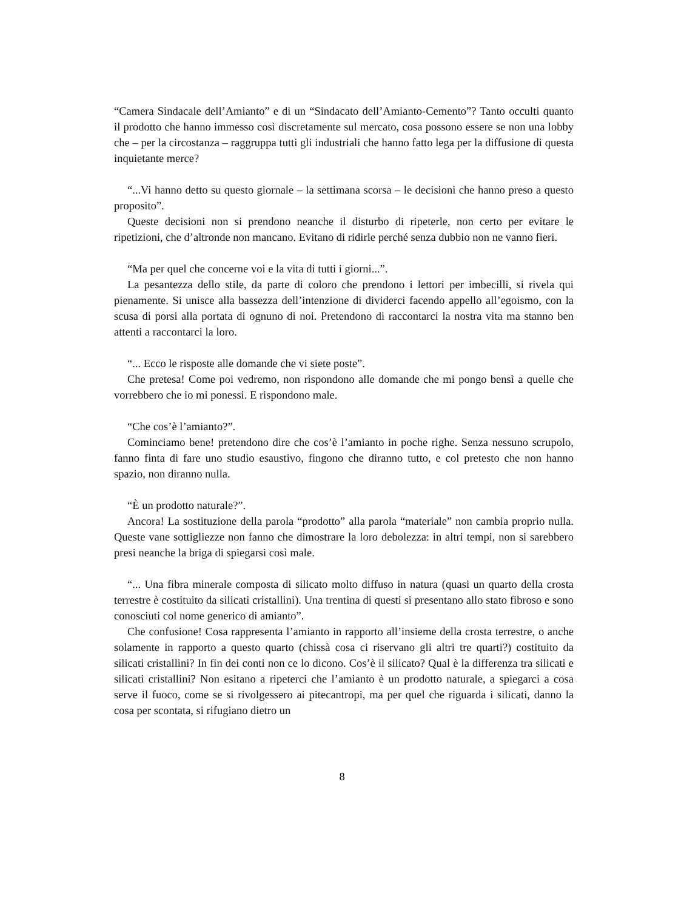“Camera Sindacale dell’Amianto” e di un “Sindacato dell’Amianto-Cemento”? Tanto occulti quanto il prodotto che hanno immesso così discretamente sul mercato, cosa possono essere se non una lobby che – per la circostanza – raggruppa tutti gli industriali che hanno fatto lega per la diffusione di questa inquietante merce?
“...Vi hanno detto su questo giornale – la settimana scorsa – le decisioni che hanno preso a questo proposito”.
Queste decisioni non si prendono neanche il disturbo di ripeterle, non certo per evitare le ripetizioni, che d’altronde non mancano. Evitano di ridirle perché senza dubbio non ne vanno fieri.
“Ma per quel che concerne voi e la vita di tutti i giorni...”.
La pesantezza dello stile, da parte di coloro che prendono i lettori per imbecilli, si rivela qui pienamente. Si unisce alla bassezza dell’intenzione di dividerci facendo appello all’egoismo, con la scusa di porsi alla portata di ognuno di noi. Pretendono di raccontarci la nostra vita ma stanno ben attenti a raccontarci la loro.
“... Ecco le risposte alle domande che vi siete poste”.
Che pretesa! Come poi vedremo, non rispondono alle domande che mi pongo bensì a quelle che vorrebbero che io mi ponessi. E rispondono male.
“Che cos’è l’amianto?”.
Cominciamo bene! pretendono dire che cos’è l’amianto in poche righe. Senza nessuno scrupolo, fanno finta di fare uno studio esaustivo, fingono che diranno tutto, e col pretesto che non hanno spazio, non diranno nulla.
“È un prodotto naturale?”.
Ancora! La sostituzione della parola “prodotto” alla parola “materiale” non cambia proprio nulla. Queste vane sottigliezze non fanno che dimostrare la loro debolezza: in altri tempi, non si sarebbero presi neanche la briga di spiegarsi così male.
“... Una fibra minerale composta di silicato molto diffuso in natura (quasi un quarto della crosta terrestre è costituito da silicati cristallini). Una trentina di questi si presentano allo stato fibroso e sono conosciuti col nome generico di amianto”.
Che confusione! Cosa rappresenta l’amianto in rapporto all’insieme della crosta terrestre, o anche solamente in rapporto a questo quarto (chissà cosa ci riservano gli altri tre quarti?) costituito da silicati cristallini? In fin dei conti non ce lo dicono. Cos’è il silicato? Qual è la differenza tra silicati e silicati cristallini? Non esitano a ripeterci che l’amianto è un prodotto naturale, a spiegarci a cosa serve il fuoco, come se si rivolgessero ai pitecantropi, ma per quel che riguarda i silicati, danno la cosa per scontata, si rifugiano dietro un
8